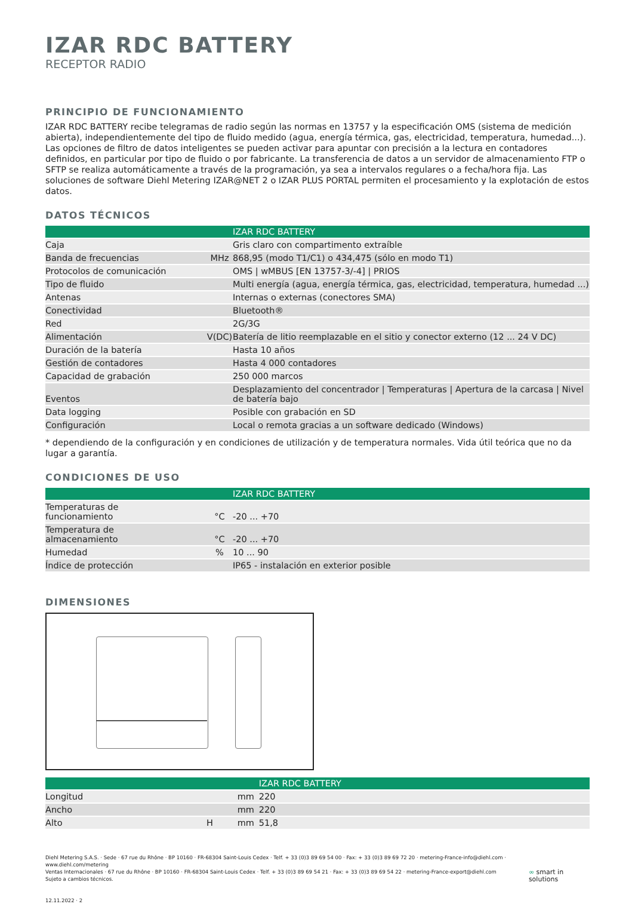IZAR RDC BATTERY
RECEPTOR RADIO
PRINCIPIO DE FUNCIONAMIENTO
IZAR RDC BATTERY recibe telegramas de radio según las normas en 13757 y la especificación OMS (sistema de medición abierta), independientemente del tipo de fluido medido (agua, energía térmica, gas, electricidad, temperatura, humedad...). Las opciones de filtro de datos inteligentes se pueden activar para apuntar con precisión a la lectura en contadores definidos, en particular por tipo de fluido o por fabricante. La transferencia de datos a un servidor de almacenamiento FTP o SFTP se realiza automáticamente a través de la programación, ya sea a intervalos regulares o a fecha/hora fija. Las soluciones de software Diehl Metering IZAR@NET 2 o IZAR PLUS PORTAL permiten el procesamiento y la explotación de estos datos.
DATOS TÉCNICOS
| | | | IZAR RDC BATTERY |
| --- | --- | --- | --- |
| Caja | | | Gris claro con compartimento extraíble |
| Banda de frecuencias | | MHz | 868,95 (modo T1/C1) o 434,475 (sólo en modo T1) |
| Protocolos de comunicación | | | OMS / wMBUS [EN 13757-3/-4] / PRIOS |
| Tipo de fluido | | | Multi energía (agua, energía térmica, gas, electricidad, temperatura, humedad ...) |
| Antenas | | | Internas o externas (conectores SMA) |
| Conectividad | | | Bluetooth® |
| Red | | | 2G/3G |
| Alimentación | | V(DC) | Batería de litio reemplazable en el sitio y conector externo (12 ... 24 V DC) |
| Duración de la batería | | | Hasta 10 años |
| Gestión de contadores | | | Hasta 4 000 contadores |
| Capacidad de grabación | | | 250 000 marcos |
| Eventos | | | Desplazamiento del concentrador / Temperaturas / Apertura de la carcasa / Nivel de batería bajo |
| Data logging | | | Posible con grabación en SD |
| Configuración | | | Local o remota gracias a un software dedicado (Windows) |
* dependiendo de la configuración y en condiciones de utilización y de temperatura normales. Vida útil teórica que no da lugar a garantía.
CONDICIONES DE USO
| | | | IZAR RDC BATTERY |
| --- | --- | --- | --- |
| Temperaturas de funcionamiento | | °C | -20 ... +70 |
| Temperatura de almacenamiento | | °C | -20 ... +70 |
| Humedad | | % | 10 ... 90 |
| Índice de protección | | | IP65 - instalación en exterior posible |
DIMENSIONES
| | | | IZAR RDC BATTERY |
| --- | --- | --- | --- |
| Longitud | | mm | 220 |
| Ancho | | mm | 220 |
| Alto | H | mm | 51,8 |
Diehl Metering S.A.S. · Sede · 67 rue du Rhône · BP 10160 · FR-68304 Saint-Louis Cedex · Telf. + 33 (0)3 89 69 54 00 · Fax: + 33 (0)3 89 69 72 20 · metering-France-info@diehl.com · www.diehl.com/metering
Ventas Internacionales · 67 rue du Rhône · BP 10160 · FR-68304 Saint-Louis Cedex · Telf. + 33 (0)3 89 69 54 21 · Fax: + 33 (0)3 89 69 54 22 · metering-France-export@diehl.com
Sujeto a cambios técnicos.
12.11.2022 · 2
∞ smart in solutions